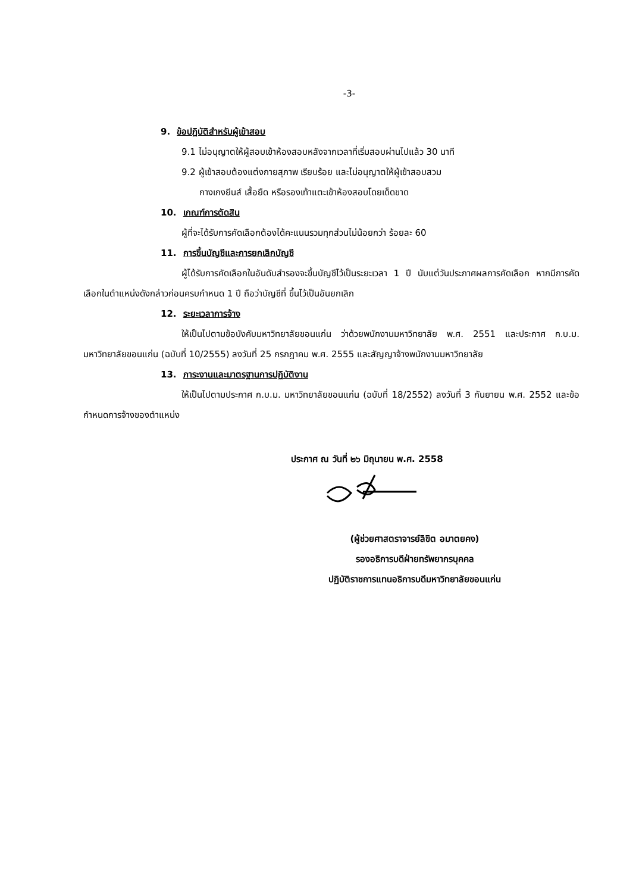-3-
9. ข้อปฏิบัติสำหรับผู้เข้าสอบ
9.1 ไม่อนุญาตให้ผู้สอบเข้าห้องสอบหลังจากเวลาที่เริ่มสอบผ่านไปแล้ว 30 นาที
9.2 ผู้เข้าสอบต้องแต่งกายสุภาพ เรียบร้อย และไม่อนุญาตให้ผู้เข้าสอบสวม
กางเกงยีนส์ เสื้อยืด หรือรองเท้าแตะเข้าห้องสอบโดยเด็ดขาด
10. เกณฑ์การตัดสิน
ผู้ที่จะได้รับการคัดเลือกต้องได้คะแนนรวมทุกส่วนไม่น้อยกว่า ร้อยละ 60
11. การขึ้นบัญชีและการยกเลิกบัญชี
ผู้ได้รับการคัดเลือกในอันดับสำรองจะขึ้นบัญชีไว้เป็นระยะเวลา 1 ปี นับแต่วันประกาศผลการคัดเลือก หากมีการคัดเลือกในตำแหน่งดังกล่าวก่อนครบกำหนด 1 ปี ถือว่าบัญชีที่ ขึ้นไว้เป็นอันยกเลิก
12. ระยะเวลาการจ้าง
ให้เป็นไปตามข้อบังคับมหาวิทยาลัยขอนแก่น ว่าด้วยพนักงานมหาวิทยาลัย พ.ศ. 2551 และประกาศ ก.บ.ม. มหาวิทยาลัยขอนแก่น (ฉบับที่ 10/2555) ลงวันที่ 25 กรกฎาคม พ.ศ. 2555 และสัญญาจ้างพนักงานมหาวิทยาลัย
13. ภาระงานและมาตรฐานการปฏิบัติงาน
ให้เป็นไปตามประกาศ ก.บ.ม. มหาวิทยาลัยขอนแก่น (ฉบับที่ 18/2552) ลงวันที่ 3 กันยายน พ.ศ. 2552 และข้อกำหนดการจ้างของตำแหน่ง
ประกาศ ณ วันที่ ๒๖ มิถุนายน พ.ศ. 2558
(ผู้ช่วยศาสตราจารย์ลิขิต อมาตยคง)
รองอธิการบดีฝ่ายทรัพยากรบุคคล
ปฏิบัติราชการแทนอธิการบดีมหาวิทยาลัยขอนแก่น